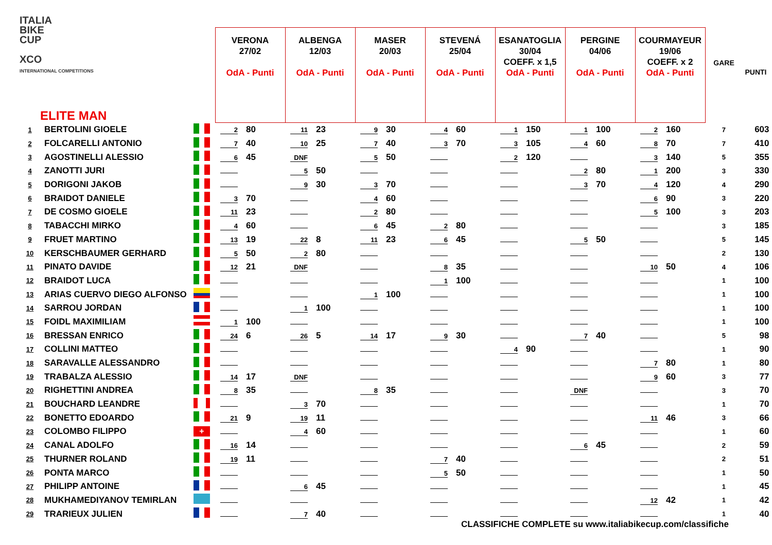ITALIA
BIKE
CUP
XCO
INTERNATIONAL COMPETITIONS
| ELITE MAN | | | VERONA 27/02 OdA - Punti | ALBENGA 12/03 OdA - Punti | MASER 20/03 OdA - Punti | STEVENÁ 25/04 OdA - Punti | ESANATOGLIA 30/04 COEFF. x 1,5 OdA - Punti | PERGINE 04/06 OdA - Punti | COURMAYEUR 19/06 COEFF. x 2 OdA - Punti | GARE | PUNTI |
| --- | --- | --- | --- | --- | --- | --- | --- | --- | --- | --- | --- |
| 1 | BERTOLINI GIOELE | | 2 80 | 11 23 | 9 30 | 4 60 | 1 150 | 1 100 | 2 160 | 7 | 603 |
| 2 | FOLCARELLI ANTONIO | | 7 40 | 10 25 | 7 40 | 3 70 | 3 105 | 4 60 | 8 70 | 7 | 410 |
| 3 | AGOSTINELLI ALESSIO | | 6 45 | DNF | 5 50 | | 2 120 | | 3 140 | 5 | 355 |
| 4 | ZANOTTI JURI | | | 5 50 | | | | 2 80 | 1 200 | 3 | 330 |
| 5 | DORIGONI JAKOB | | | 9 30 | 3 70 | | | 3 70 | 4 120 | 4 | 290 |
| 6 | BRAIDOT DANIELE | | 3 70 | | 4 60 | | | | 6 90 | 3 | 220 |
| 7 | DE COSMO GIOELE | | 11 23 | | 2 80 | | | | 5 100 | 3 | 203 |
| 8 | TABACCHI MIRKO | | 4 60 | | 6 45 | 2 80 | | | | 3 | 185 |
| 9 | FRUET MARTINO | | 13 19 | 22 8 | 11 23 | 6 45 | | 5 50 | | 5 | 145 |
| 10 | KERSCHBAUMER GERHARD | | 5 50 | 2 80 | | | | | | 2 | 130 |
| 11 | PINATO DAVIDE | | 12 21 | DNF | | 8 35 | | | 10 50 | 4 | 106 |
| 12 | BRAIDOT LUCA | | | | | 1 100 | | | | 1 | 100 |
| 13 | ARIAS CUERVO DIEGO ALFONSO | | | | 1 100 | | | | | 1 | 100 |
| 14 | SARROU JORDAN | | | 1 100 | | | | | | 1 | 100 |
| 15 | FOIDL MAXIMILIAM | | 1 100 | | | | | | | 1 | 100 |
| 16 | BRESSAN ENRICO | | 24 6 | 26 5 | 14 17 | 9 30 | | 7 40 | | 5 | 98 |
| 17 | COLLINI MATTEO | | | | | | 4 90 | | | 1 | 90 |
| 18 | SARAVALLE ALESSANDRO | | | | | | | | 7 80 | 1 | 80 |
| 19 | TRABALZA ALESSIO | | 14 17 | DNF | | | | | 9 60 | 3 | 77 |
| 20 | RIGHETTINI ANDREA | | 8 35 | | 8 35 | | | DNF | | 3 | 70 |
| 21 | BOUCHARD LEANDRE | | | 3 70 | | | | | | 1 | 70 |
| 22 | BONETTO EDOARDO | | 21 9 | 19 11 | | | | | 11 46 | 3 | 66 |
| 23 | COLOMBO FILIPPO | + | | 4 60 | | | | | | 1 | 60 |
| 24 | CANAL ADOLFO | | 16 14 | | | | | 6 45 | | 2 | 59 |
| 25 | THURNER ROLAND | | 19 11 | | | 7 40 | | | | 2 | 51 |
| 26 | PONTA MARCO | | | | | 5 50 | | | | 1 | 50 |
| 27 | PHILIPP ANTOINE | | | 6 45 | | | | | | 1 | 45 |
| 28 | MUKHAMEDIYANOV TEMIRLAN | | | | | | | | 12 42 | 1 | 42 |
| 29 | TRARIEUX JULIEN | | | 7 40 | | | | | | 1 | 40 |
CLASSIFICHE COMPLETE su www.italiabikecup.com/classifiche